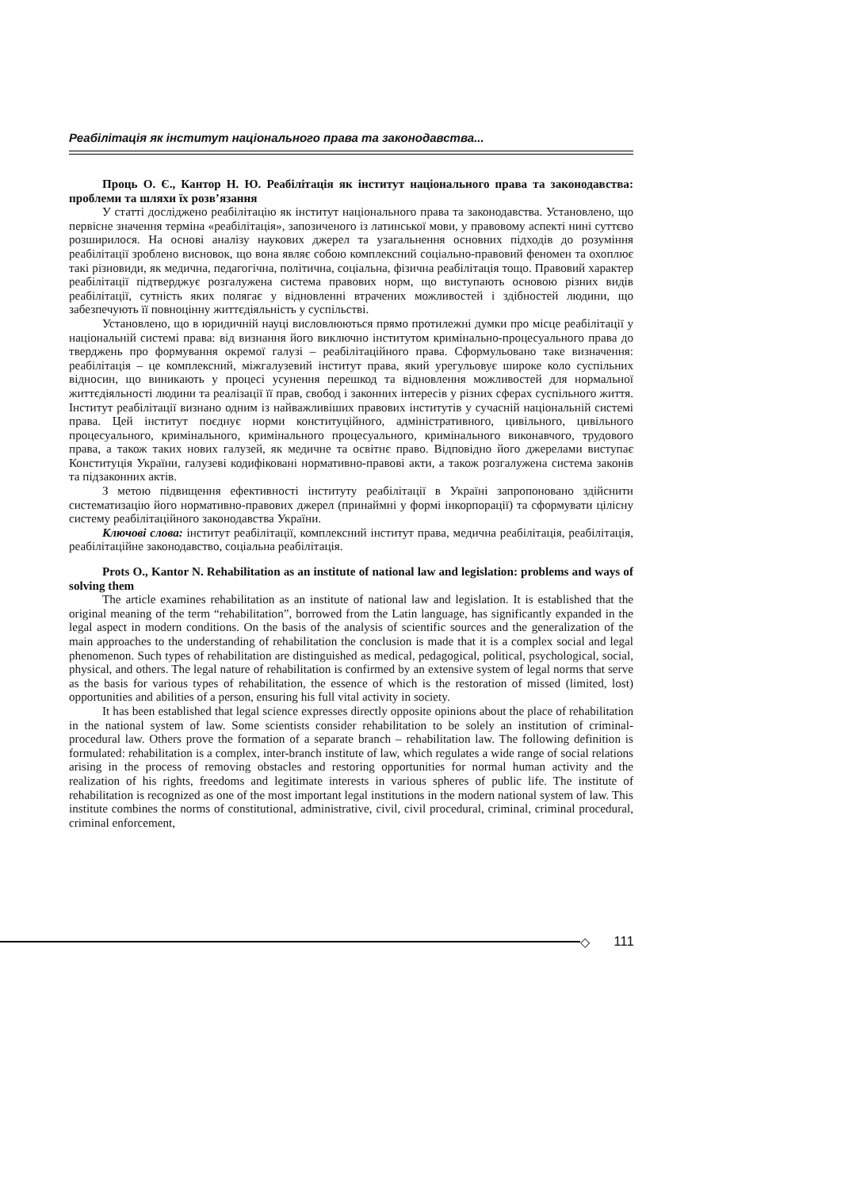Реабілітація як інститут національного права та законодавства...
Проць О. Є., Кантор Н. Ю. Реабілітація як інститут національного права та законодавства: проблеми та шляхи їх розв’язання
У статті досліджено реабілітацію як інститут національного права та законодавства. Установлено, що первісне значення терміна «реабілітація», запозиченого із латинської мови, у правовому аспекті нині суттєво розширилося. На основі аналізу наукових джерел та узагальнення основних підходів до розуміння реабілітації зроблено висновок, що вона являє собою комплексний соціально-правовий феномен та охоплює такі різновиди, як медична, педагогічна, політична, соціальна, фізична реабілітація тощо. Правовий характер реабілітації підтверджує розгалужена система правових норм, що виступають основою різних видів реабілітації, сутність яких полягає у відновленні втрачених можливостей і здібностей людини, що забезпечують її повноцінну життєдіяльність у суспільстві.
Установлено, що в юридичній науці висловлюються прямо протилежні думки про місце реабілітації у національній системі права: від визнання його виключно інститутом кримінально-процесуального права до тверджень про формування окремої галузі – реабілітаційного права. Сформульовано таке визначення: реабілітація – це комплексний, міжгалузевий інститут права, який урегульовує широке коло суспільних відносин, що виникають у процесі усунення перешкод та відновлення можливостей для нормальної життєдіяльності людини та реалізації її прав, свобод і законних інтересів у різних сферах суспільного життя. Інститут реабілітації визнано одним із найважливіших правових інститутів у сучасній національній системі права. Цей інститут поєднує норми конституційного, адміністративного, цивільного, цивільного процесуального, кримінального, кримінального процесуального, кримінального виконавчого, трудового права, а також таких нових галузей, як медичне та освітнє право. Відповідно його джерелами виступає Конституція України, галузеві кодифіковані нормативно-правові акти, а також розгалужена система законів та підзаконних актів.
З метою підвищення ефективності інституту реабілітації в Україні запропоновано здійснити систематизацію його нормативно-правових джерел (принаймні у формі інкорпорації) та сформувати цілісну систему реабілітаційного законодавства України.
Ключові слова: інститут реабілітації, комплексний інститут права, медична реабілітація, реабілітація, реабілітаційне законодавство, соціальна реабілітація.
Prots O., Kantor N. Rehabilitation as an institute of national law and legislation: problems and ways of solving them
The article examines rehabilitation as an institute of national law and legislation. It is established that the original meaning of the term “rehabilitation”, borrowed from the Latin language, has significantly expanded in the legal aspect in modern conditions. On the basis of the analysis of scientific sources and the generalization of the main approaches to the understanding of rehabilitation the conclusion is made that it is a complex social and legal phenomenon. Such types of rehabilitation are distinguished as medical, pedagogical, political, psychological, social, physical, and others. The legal nature of rehabilitation is confirmed by an extensive system of legal norms that serve as the basis for various types of rehabilitation, the essence of which is the restoration of missed (limited, lost) opportunities and abilities of a person, ensuring his full vital activity in society.
It has been established that legal science expresses directly opposite opinions about the place of rehabilitation in the national system of law. Some scientists consider rehabilitation to be solely an institution of criminal-procedural law. Others prove the formation of a separate branch – rehabilitation law. The following definition is formulated: rehabilitation is a complex, inter-branch institute of law, which regulates a wide range of social relations arising in the process of removing obstacles and restoring opportunities for normal human activity and the realization of his rights, freedoms and legitimate interests in various spheres of public life. The institute of rehabilitation is recognized as one of the most important legal institutions in the modern national system of law. This institute combines the norms of constitutional, administrative, civil, civil procedural, criminal, criminal procedural, criminal enforcement,
◇ 111